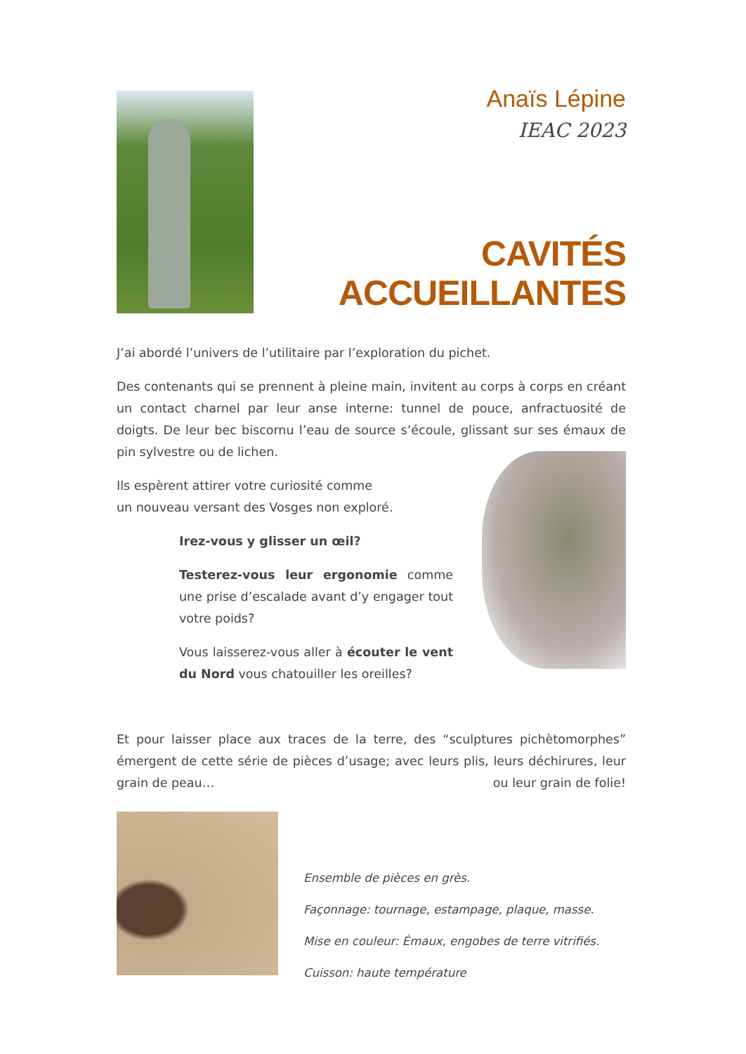Anaïs Lépine
IEAC 2023
CAVITÉS ACCUEILLANTES
J’ai abordé l’univers de l’utilitaire par l’exploration du pichet.
Des contenants qui se prennent à pleine main, invitent au corps à corps en créant un contact charnel par leur anse interne: tunnel de pouce, anfractuosité de doigts. De leur bec biscornu l’eau de source s’écoule, glissant sur ses émaux de pin sylvestre ou de lichen.
Ils espèrent attirer votre curiosité comme
un nouveau versant des Vosges non exploré.
Irez-vous y glisser un œil?
Testerez-vous leur ergonomie comme une prise d’escalade avant d’y engager tout votre poids?
Vous laisserez-vous aller à écouter le vent du Nord vous chatouiller les oreilles?
Et pour laisser place aux traces de la terre, des “sculptures pichètomorphes” émergent de cette série de pièces d’usage; avec leurs plis, leurs déchirures, leur grain de peau… ou leur grain de folie!
Ensemble de pièces en grès.
Façonnage: tournage, estampage, plaque, masse.
Mise en couleur: Émaux, engobes de terre vitrifiés.
Cuisson: haute température